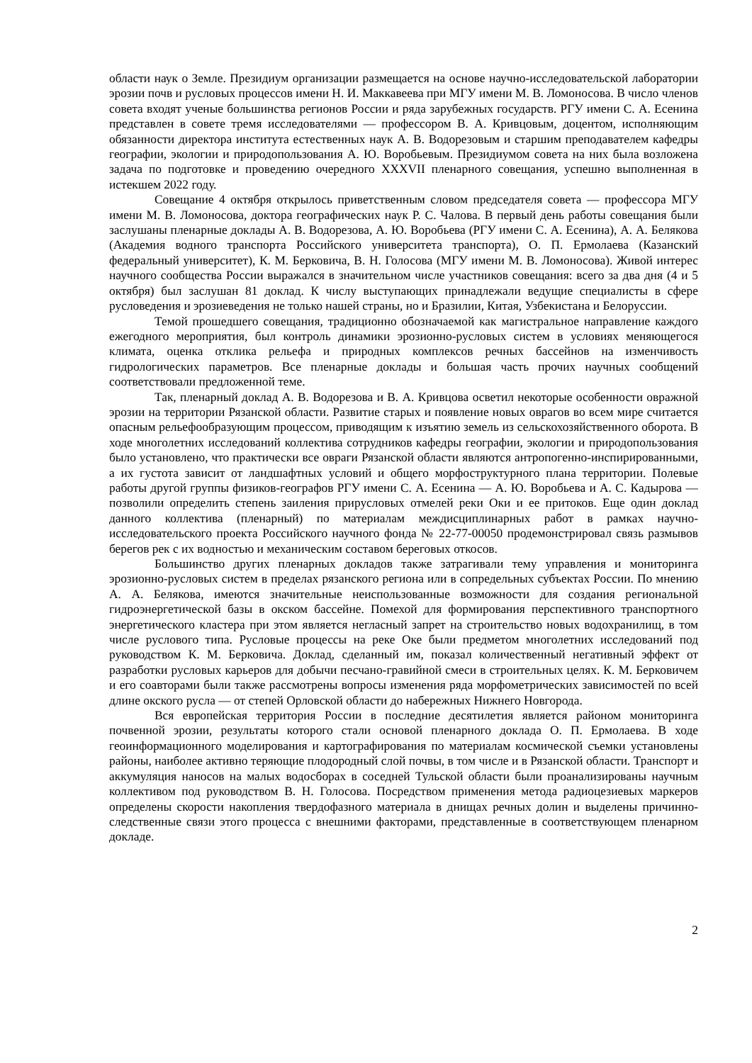области наук о Земле. Президиум организации размещается на основе научно-исследовательской лаборатории эрозии почв и русловых процессов имени Н. И. Маккавеева при МГУ имени М. В. Ломоносова. В число членов совета входят ученые большинства регионов России и ряда зарубежных государств. РГУ имени С. А. Есенина представлен в совете тремя исследователями — профессором В. А. Кривцовым, доцентом, исполняющим обязанности директора института естественных наук А. В. Водорезовым и старшим преподавателем кафедры географии, экологии и природопользования А. Ю. Воробьевым. Президиумом совета на них была возложена задача по подготовке и проведению очередного XXXVII пленарного совещания, успешно выполненная в истекшем 2022 году.
Совещание 4 октября открылось приветственным словом председателя совета — профессора МГУ имени М. В. Ломоносова, доктора географических наук Р. С. Чалова. В первый день работы совещания были заслушаны пленарные доклады А. В. Водорезова, А. Ю. Воробьева (РГУ имени С. А. Есенина), А. А. Белякова (Академия водного транспорта Российского университета транспорта), О. П. Ермолаева (Казанский федеральный университет), К. М. Берковича, В. Н. Голосова (МГУ имени М. В. Ломоносова). Живой интерес научного сообщества России выражался в значительном числе участников совещания: всего за два дня (4 и 5 октября) был заслушан 81 доклад. К числу выступающих принадлежали ведущие специалисты в сфере русловедения и эрозиеведения не только нашей страны, но и Бразилии, Китая, Узбекистана и Белоруссии.
Темой прошедшего совещания, традиционно обозначаемой как магистральное направление каждого ежегодного мероприятия, был контроль динамики эрозионно-русловых систем в условиях меняющегося климата, оценка отклика рельефа и природных комплексов речных бассейнов на изменчивость гидрологических параметров. Все пленарные доклады и большая часть прочих научных сообщений соответствовали предложенной теме.
Так, пленарный доклад А. В. Водорезова и В. А. Кривцова осветил некоторые особенности овражной эрозии на территории Рязанской области. Развитие старых и появление новых оврагов во всем мире считается опасным рельефообразующим процессом, приводящим к изъятию земель из сельскохозяйственного оборота. В ходе многолетних исследований коллектива сотрудников кафедры географии, экологии и природопользования было установлено, что практически все овраги Рязанской области являются антропогенно-инспирированными, а их густота зависит от ландшафтных условий и общего морфоструктурного плана территории. Полевые работы другой группы физиков-географов РГУ имени С. А. Есенина — А. Ю. Воробьева и А. С. Кадырова — позволили определить степень заиления прирусловых отмелей реки Оки и ее притоков. Еще один доклад данного коллектива (пленарный) по материалам междисциплинарных работ в рамках научно-исследовательского проекта Российского научного фонда № 22-77-00050 продемонстрировал связь размывов берегов рек с их водностью и механическим составом береговых откосов.
Большинство других пленарных докладов также затрагивали тему управления и мониторинга эрозионно-русловых систем в пределах рязанского региона или в сопредельных субъектах России. По мнению А. А. Белякова, имеются значительные неиспользованные возможности для создания региональной гидроэнергетической базы в окском бассейне. Помехой для формирования перспективного транспортного энергетического кластера при этом является негласный запрет на строительство новых водохранилищ, в том числе руслового типа. Русловые процессы на реке Оке были предметом многолетних исследований под руководством К. М. Берковича. Доклад, сделанный им, показал количественный негативный эффект от разработки русловых карьеров для добычи песчано-гравийной смеси в строительных целях. К. М. Берковичем и его соавторами были также рассмотрены вопросы изменения ряда морфометрических зависимостей по всей длине окского русла — от степей Орловской области до набережных Нижнего Новгорода.
Вся европейская территория России в последние десятилетия является районом мониторинга почвенной эрозии, результаты которого стали основой пленарного доклада О. П. Ермолаева. В ходе геоинформационного моделирования и картографирования по материалам космической съемки установлены районы, наиболее активно теряющие плодородный слой почвы, в том числе и в Рязанской области. Транспорт и аккумуляция наносов на малых водосборах в соседней Тульской области были проанализированы научным коллективом под руководством В. Н. Голосова. Посредством применения метода радиоцезиевых маркеров определены скорости накопления твердофазного материала в днищах речных долин и выделены причинно-следственные связи этого процесса с внешними факторами, представленные в соответствующем пленарном докладе.
2